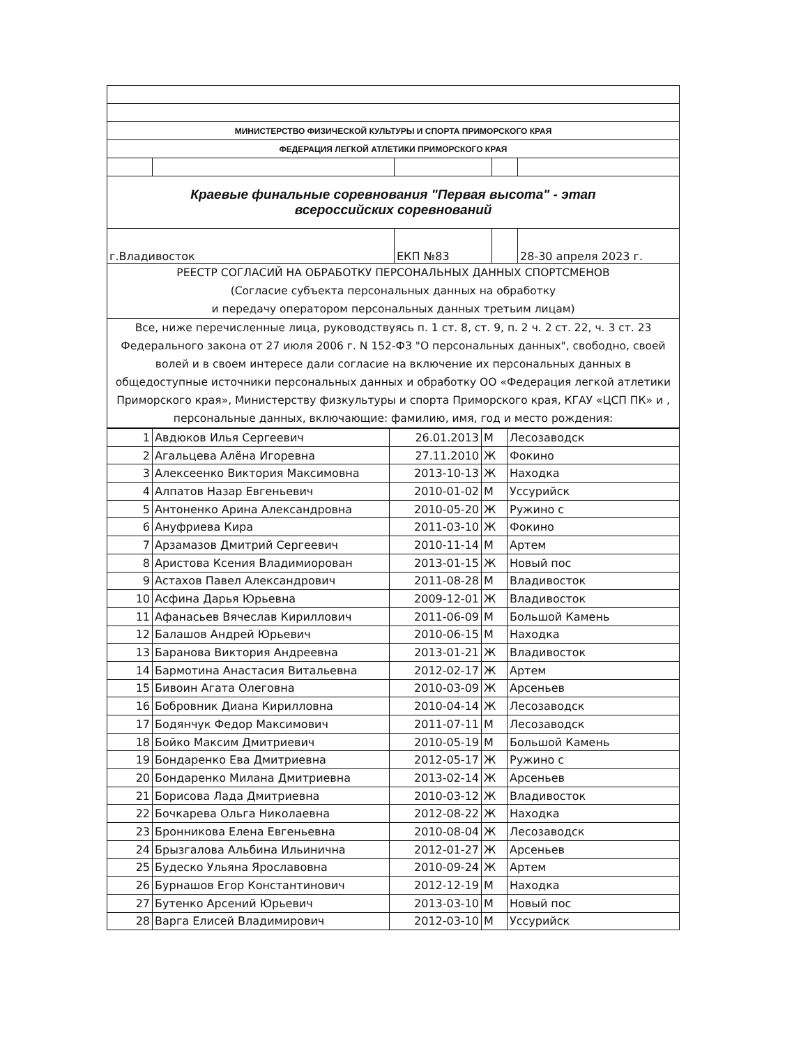| МИНИСТЕРСТВО ФИЗИЧЕСКОЙ КУЛЬТУРЫ И СПОРТА ПРИМОРСКОГО КРАЯ | | | | |
| ФЕДЕРАЦИЯ ЛЕГКОЙ АТЛЕТИКИ ПРИМОРСКОГО КРАЯ | | | | |
| Краевые финальные соревнования "Первая высота" - этап всероссийских соревнований | | | | |
| г.Владивосток | | ЕКП №83 | | 28-30 апреля 2023 г. |
| РЕЕСТР СОГЛАСИЙ НА ОБРАБОТКУ ПЕРСОНАЛЬНЫХ ДАННЫХ СПОРТСМЕНОВ (Согласие субъекта персональных данных на обработку и передачу оператором персональных данных третьим лицам) | | | | |
| Все, ниже перечисленные лица, руководствуясь п. 1 ст. 8, ст. 9, п. 2 ч. 2 ст. 22, ч. 3 ст. 23 Федерального закона от 27 июля 2006 г. N 152-ФЗ "О персональных данных", свободно, своей волей и в своем интересе дали согласие на включение их персональных данных в общедоступные источники персональных данных и обработку ОО «Федерация легкой атлетики Приморского края», Министерству физкультуры и спорта Приморского края, КГАУ «ЦСП ПК» и , персональные данных, включающие: фамилию, имя, год и место рождения: | | | | |
| 1 | Авдюков Илья Сергеевич | 26.01.2013 | М | Лесозаводск |
| 2 | Агальцева Алёна Игоревна | 27.11.2010 | Ж | Фокино |
| 3 | Алексеенко Виктория Максимовна | 2013-10-13 | Ж | Находка |
| 4 | Алпатов Назар Евгеньевич | 2010-01-02 | М | Уссурийск |
| 5 | Антоненко Арина Александровна | 2010-05-20 | Ж | Ружино с |
| 6 | Ануфриева Кира | 2011-03-10 | Ж | Фокино |
| 7 | Арзамазов Дмитрий Сергеевич | 2010-11-14 | М | Артем |
| 8 | Аристова Ксения Владимиорован | 2013-01-15 | Ж | Новый пос |
| 9 | Астахов Павел Александрович | 2011-08-28 | М | Владивосток |
| 10 | Асфина Дарья Юрьевна | 2009-12-01 | Ж | Владивосток |
| 11 | Афанасьев Вячеслав Кириллович | 2011-06-09 | М | Большой Камень |
| 12 | Балашов Андрей Юрьевич | 2010-06-15 | М | Находка |
| 13 | Баранова Виктория Андреевна | 2013-01-21 | Ж | Владивосток |
| 14 | Бармотина Анастасия Витальевна | 2012-02-17 | Ж | Артем |
| 15 | Бивоин Агата Олеговна | 2010-03-09 | Ж | Арсеньев |
| 16 | Бобровник Диана Кирилловна | 2010-04-14 | Ж | Лесозаводск |
| 17 | Бодянчук Федор Максимович | 2011-07-11 | М | Лесозаводск |
| 18 | Бойко Максим Дмитриевич | 2010-05-19 | М | Большой Камень |
| 19 | Бондаренко Ева Дмитриевна | 2012-05-17 | Ж | Ружино с |
| 20 | Бондаренко Милана Дмитриевна | 2013-02-14 | Ж | Арсеньев |
| 21 | Борисова Лада Дмитриевна | 2010-03-12 | Ж | Владивосток |
| 22 | Бочкарева Ольга Николаевна | 2012-08-22 | Ж | Находка |
| 23 | Бронникова Елена Евгеньевна | 2010-08-04 | Ж | Лесозаводск |
| 24 | Брызгалова Альбина Ильинична | 2012-01-27 | Ж | Арсеньев |
| 25 | Будеско Ульяна Ярославовна | 2010-09-24 | Ж | Артем |
| 26 | Бурнашов Егор Константинович | 2012-12-19 | М | Находка |
| 27 | Бутенко Арсений Юрьевич | 2013-03-10 | М | Новый пос |
| 28 | Варга Елисей Владимирович | 2012-03-10 | М | Уссурийск |